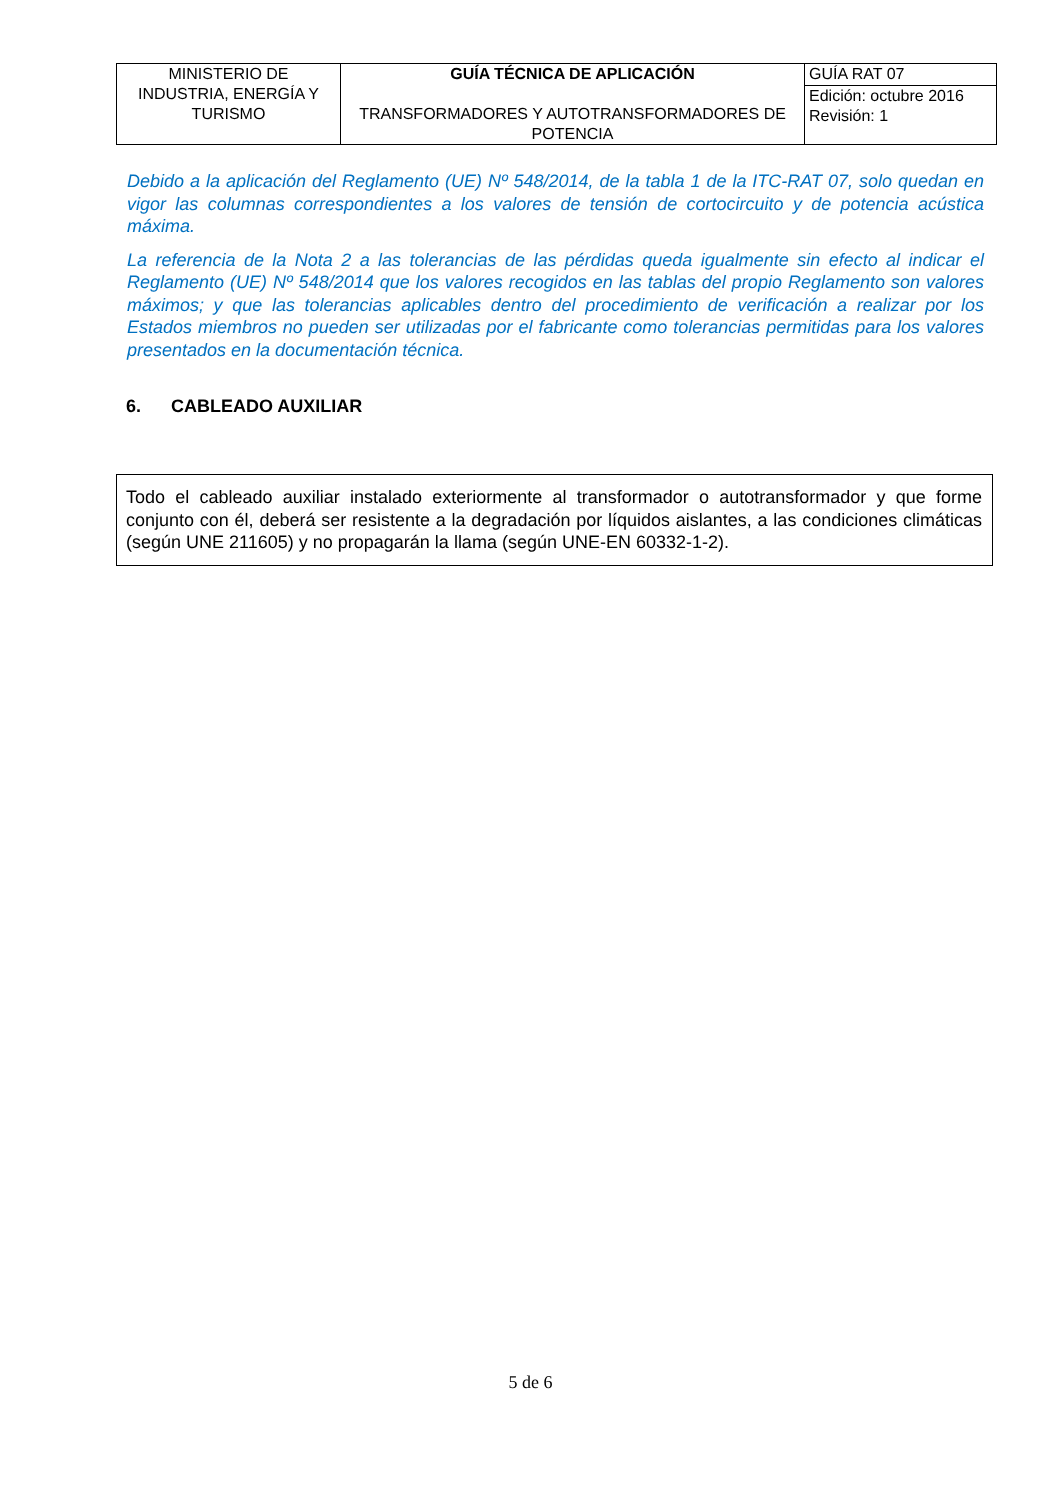| MINISTERIO DE INDUSTRIA, ENERGÍA Y TURISMO | GUÍA TÉCNICA DE APLICACIÓN TRANSFORMADORES Y AUTOTRANSFORMADORES DE POTENCIA | GUÍA RAT 07 |
| | | Edición: octubre 2016 Revisión: 1 |
Debido a la aplicación del Reglamento (UE) Nº 548/2014, de la tabla 1 de la ITC-RAT 07, solo quedan en vigor las columnas correspondientes a los valores de tensión de cortocircuito y de potencia acústica máxima.
La referencia de la Nota 2 a las tolerancias de las pérdidas queda igualmente sin efecto al indicar el Reglamento (UE) Nº 548/2014 que los valores recogidos en las tablas del propio Reglamento son valores máximos; y que las tolerancias aplicables dentro del procedimiento de verificación a realizar por los Estados miembros no pueden ser utilizadas por el fabricante como tolerancias permitidas para los valores presentados en la documentación técnica.
6. CABLEADO AUXILIAR
Todo el cableado auxiliar instalado exteriormente al transformador o autotransformador y que forme conjunto con él, deberá ser resistente a la degradación por líquidos aislantes, a las condiciones climáticas (según UNE 211605) y no propagarán la llama (según UNE-EN 60332-1-2).
5 de 6